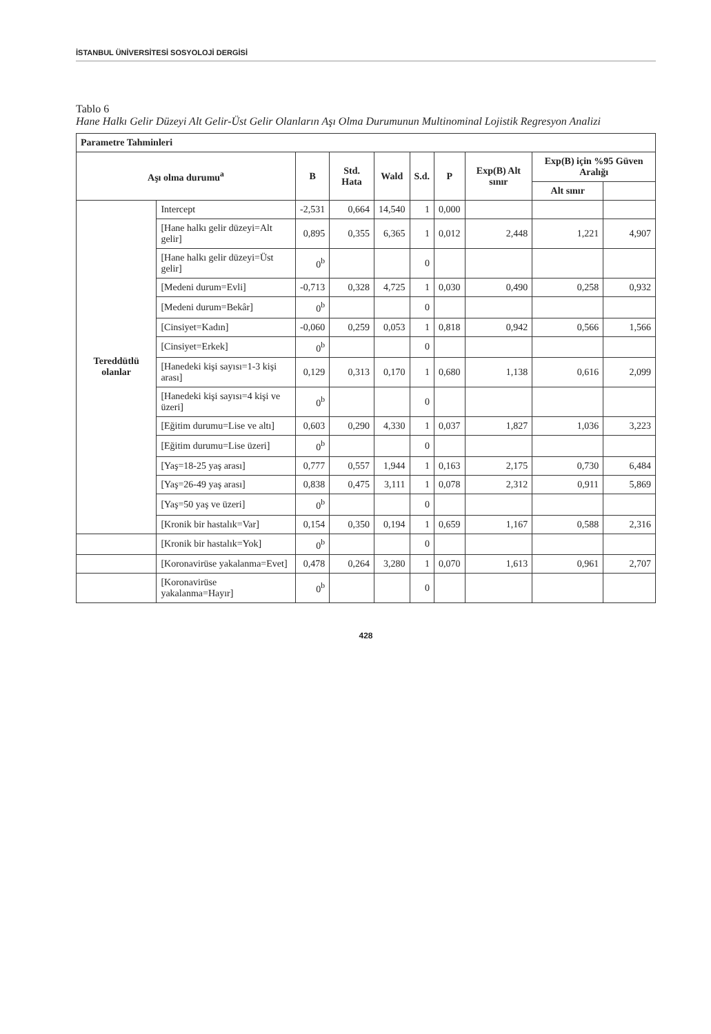İSTANBUL ÜNİVERSİTESİ SOSYOLOJİ DERGİSİ
Tablo 6
Hane Halkı Gelir Düzeyi Alt Gelir-Üst Gelir Olanların Aşı Olma Durumunun Multinominal Lojistik Regresyon Analizi
| Parametre Tahminleri | | | | | | | | | |
| --- | --- | --- | --- | --- | --- | --- | --- | --- | --- |
| Aşı olma durumu<sup>a</sup> | | B | Std. Hata | Wald | S.d. | P | Exp(B) Alt sınır | Exp(B) için %95 Güven Aralığı | |
| | | | | | | | | Alt sınır | |
| Tereddütlü olanlar | Intercept | -2,531 | 0,664 | 14,540 | 1 | 0,000 | | | |
| | [Hane halkı gelir düzeyi=Alt gelir] | 0,895 | 0,355 | 6,365 | 1 | 0,012 | 2,448 | 1,221 | 4,907 |
| | [Hane halkı gelir düzeyi=Üst gelir] | 0<sup>b</sup> | | | 0 | | | | |
| | [Medeni durum=Evli] | -0,713 | 0,328 | 4,725 | 1 | 0,030 | 0,490 | 0,258 | 0,932 |
| | [Medeni durum=Bekâr] | 0<sup>b</sup> | | | 0 | | | | |
| | [Cinsiyet=Kadın] | -0,060 | 0,259 | 0,053 | 1 | 0,818 | 0,942 | 0,566 | 1,566 |
| | [Cinsiyet=Erkek] | 0<sup>b</sup> | | | 0 | | | | |
| | [Hanedeki kişi sayısı=1-3 kişi arası] | 0,129 | 0,313 | 0,170 | 1 | 0,680 | 1,138 | 0,616 | 2,099 |
| | [Hanedeki kişi sayısı=4 kişi ve üzeri] | 0<sup>b</sup> | | | 0 | | | | |
| | [Eğitim durumu=Lise ve altı] | 0,603 | 0,290 | 4,330 | 1 | 0,037 | 1,827 | 1,036 | 3,223 |
| | [Eğitim durumu=Lise üzeri] | 0<sup>b</sup> | | | 0 | | | | |
| | [Yaş=18-25 yaş arası] | 0,777 | 0,557 | 1,944 | 1 | 0,163 | 2,175 | 0,730 | 6,484 |
| | [Yaş=26-49 yaş arası] | 0,838 | 0,475 | 3,111 | 1 | 0,078 | 2,312 | 0,911 | 5,869 |
| | [Yaş=50 yaş ve üzeri] | 0<sup>b</sup> | | | 0 | | | | |
| | [Kronik bir hastalık=Var] | 0,154 | 0,350 | 0,194 | 1 | 0,659 | 1,167 | 0,588 | 2,316 |
| | [Kronik bir hastalık=Yok] | 0<sup>b</sup> | | | 0 | | | | |
| | [Koronavirüse yakalanma=Evet] | 0,478 | 0,264 | 3,280 | 1 | 0,070 | 1,613 | 0,961 | 2,707 |
| | [Koronavirüse yakalanma=Hayır] | 0<sup>b</sup> | | | 0 | | | | |
428